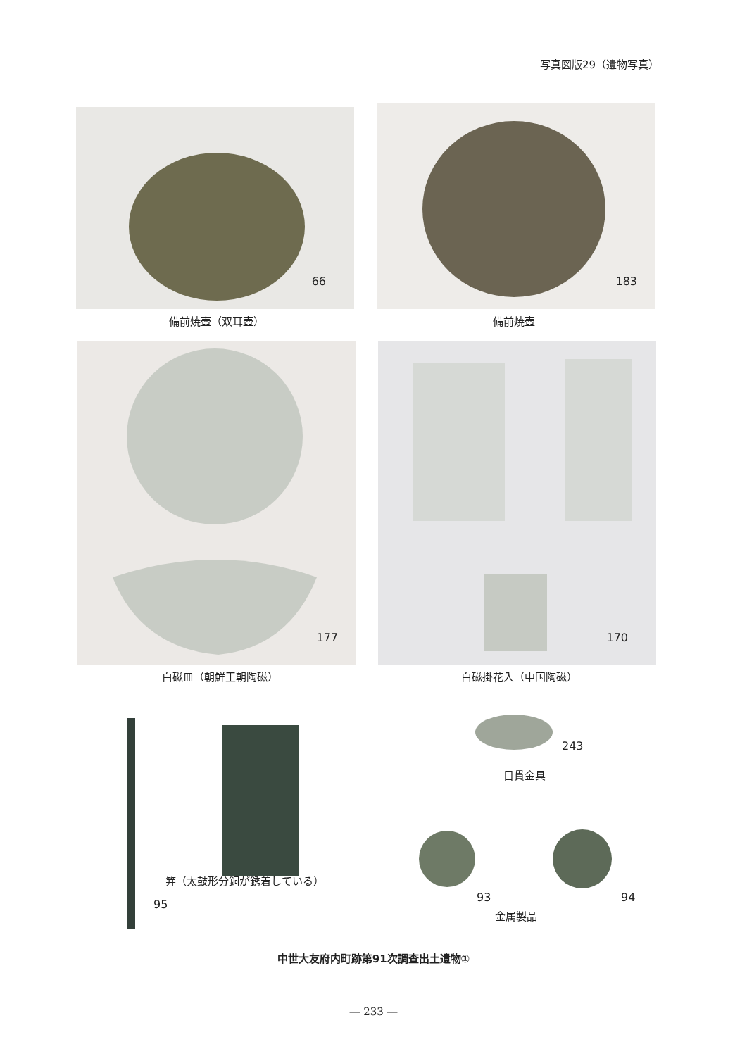写真図版29（遺物写真）
66
備前焼壺（双耳壺）
183
備前焼壺
177
白磁皿（朝鮮王朝陶磁）
170
白磁掛花入（中国陶磁）
笄（太鼓形分銅が銹着している）
95
243
目貫金具
93 94
金属製品
中世大友府内町跡第91次調査出土遺物①
― 233 ―